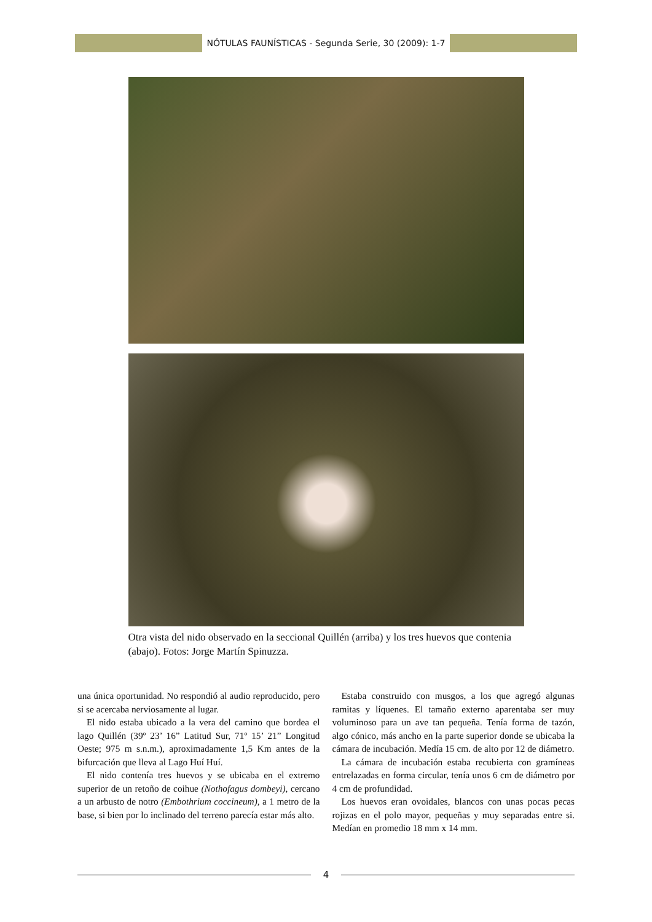NÓTULAS FAUNÍSTICAS - Segunda Serie, 30 (2009): 1-7
Otra vista del nido observado en la seccional Quillén (arriba) y los tres huevos que contenia (abajo). Fotos: Jorge Martín Spinuzza.
una única oportunidad. No respondió al audio reproducido, pero si se acercaba nerviosamente al lugar.
El nido estaba ubicado a la vera del camino que bordea el lago Quillén (39º 23’ 16” Latitud Sur, 71º 15’ 21” Longitud Oeste; 975 m s.n.m.), aproximadamente 1,5 Km antes de la bifurcación que lleva al Lago Huí Huí.
El nido contenía tres huevos y se ubicaba en el extremo superior de un retoño de coihue (Nothofagus dombeyi), cercano a un arbusto de notro (Embothrium coccineum), a 1 metro de la base, si bien por lo inclinado del terreno parecía estar más alto.
Estaba construido con musgos, a los que agregó algunas ramitas y líquenes. El tamaño externo aparentaba ser muy voluminoso para un ave tan pequeña. Tenía forma de tazón, algo cónico, más ancho en la parte superior donde se ubicaba la cámara de incubación. Medía 15 cm. de alto por 12 de diámetro.
La cámara de incubación estaba recubierta con gramíneas entrelazadas en forma circular, tenía unos 6 cm de diámetro por 4 cm de profundidad.
Los huevos eran ovoidales, blancos con unas pocas pecas rojizas en el polo mayor, pequeñas y muy separadas entre si. Medían en promedio 18 mm x 14 mm.
4